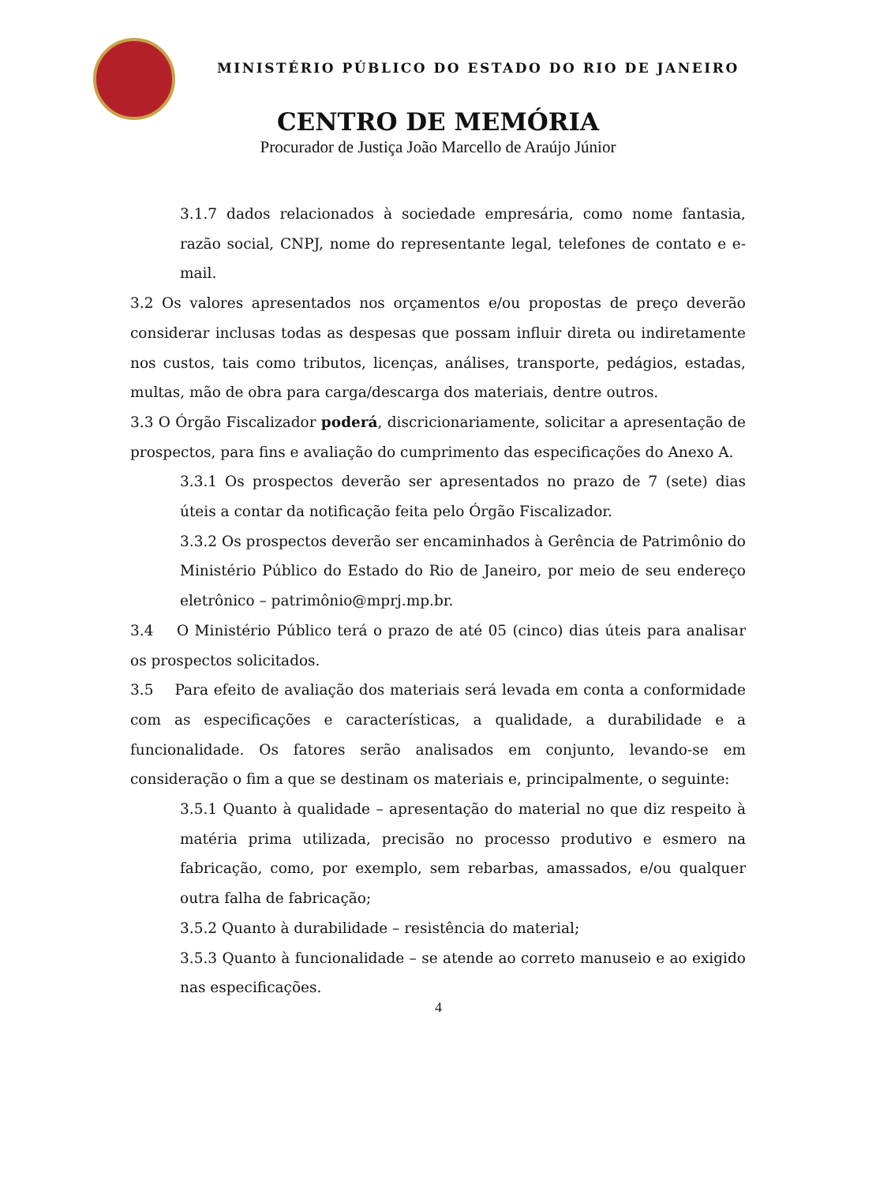MINISTÉRIO PÚBLICO DO ESTADO DO RIO DE JANEIRO
CENTRO DE MEMÓRIA
Procurador de Justiça João Marcello de Araújo Júnior
3.1.7 dados relacionados à sociedade empresária, como nome fantasia, razão social, CNPJ, nome do representante legal, telefones de contato e e-mail.
3.2 Os valores apresentados nos orçamentos e/ou propostas de preço deverão considerar inclusas todas as despesas que possam influir direta ou indiretamente nos custos, tais como tributos, licenças, análises, transporte, pedágios, estadas, multas, mão de obra para carga/descarga dos materiais, dentre outros.
3.3 O Órgão Fiscalizador poderá, discricionariamente, solicitar a apresentação de prospectos, para fins e avaliação do cumprimento das especificações do Anexo A.
3.3.1 Os prospectos deverão ser apresentados no prazo de 7 (sete) dias úteis a contar da notificação feita pelo Órgão Fiscalizador.
3.3.2 Os prospectos deverão ser encaminhados à Gerência de Patrimônio do Ministério Público do Estado do Rio de Janeiro, por meio de seu endereço eletrônico – patrimônio@mprj.mp.br.
3.4 O Ministério Público terá o prazo de até 05 (cinco) dias úteis para analisar os prospectos solicitados.
3.5 Para efeito de avaliação dos materiais será levada em conta a conformidade com as especificações e características, a qualidade, a durabilidade e a funcionalidade. Os fatores serão analisados em conjunto, levando-se em consideração o fim a que se destinam os materiais e, principalmente, o seguinte:
3.5.1 Quanto à qualidade – apresentação do material no que diz respeito à matéria prima utilizada, precisão no processo produtivo e esmero na fabricação, como, por exemplo, sem rebarbas, amassados, e/ou qualquer outra falha de fabricação;
3.5.2 Quanto à durabilidade – resistência do material;
3.5.3 Quanto à funcionalidade – se atende ao correto manuseio e ao exigido nas especificações.
4